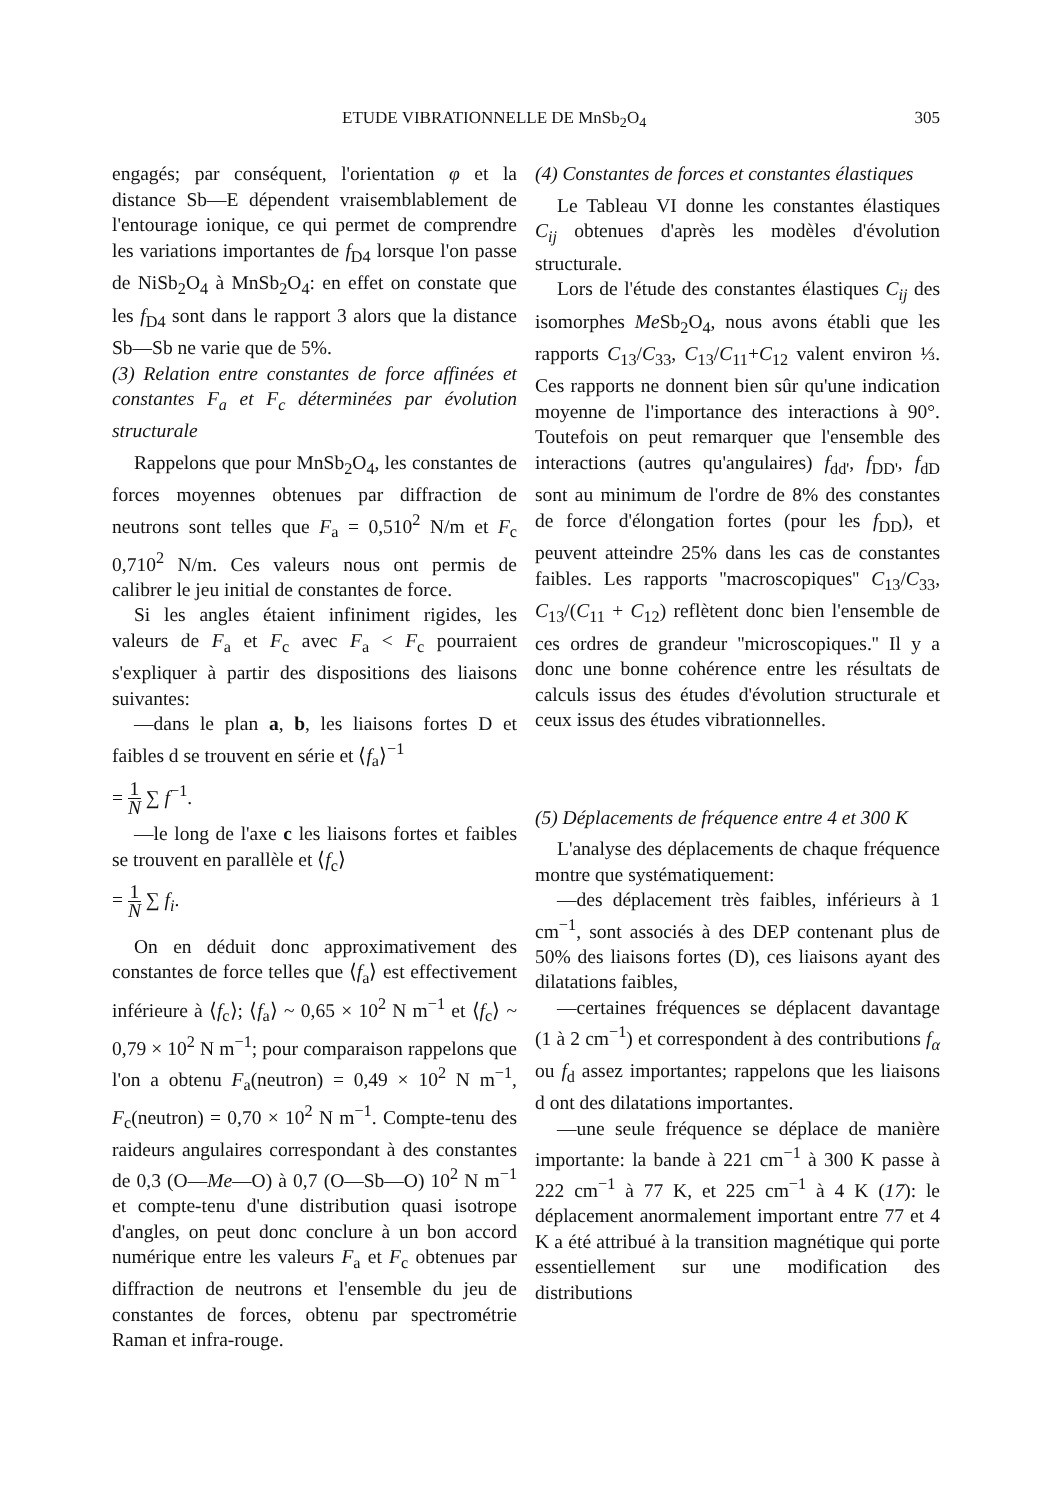ETUDE VIBRATIONNELLE DE MnSb<sub>2</sub>O<sub>4</sub> 305
engagés; par conséquent, l'orientation φ et la distance Sb—E dépendent vraisemblablement de l'entourage ionique, ce qui permet de comprendre les variations importantes de f<sub>D4</sub> lorsque l'on passe de NiSb<sub>2</sub>O<sub>4</sub> à MnSb<sub>2</sub>O<sub>4</sub>: en effet on constate que les f<sub>D4</sub> sont dans le rapport 3 alors que la distance Sb—Sb ne varie que de 5%.
(3) Relation entre constantes de force affinées et constantes F<sub>a</sub> et F<sub>c</sub> déterminées par évolution structurale
Rappelons que pour MnSb<sub>2</sub>O<sub>4</sub>, les constantes de forces moyennes obtenues par diffraction de neutrons sont telles que F<sub>a</sub> = 0,510<sup>2</sup> N/m et F<sub>c</sub> 0,710<sup>2</sup> N/m. Ces valeurs nous ont permis de calibrer le jeu initial de constantes de force.
Si les angles étaient infiniment rigides, les valeurs de F<sub>a</sub> et F<sub>c</sub> avec F<sub>a</sub> < F<sub>c</sub> pourraient s'expliquer à partir des dispositions des liaisons suivantes:
—dans le plan a, b, les liaisons fortes D et faibles d se trouvent en série et ⟨f<sub>a</sub>⟩<sup>−1</sup>
= 1 N ∑ f<sup>−1</sup>.
—le long de l'axe c les liaisons fortes et faibles se trouvent en parallèle et ⟨f<sub>c</sub>⟩
= 1 N ∑ f<sub>i</sub>.
On en déduit donc approximativement des constantes de force telles que ⟨f<sub>a</sub>⟩ est effectivement inférieure à ⟨f<sub>c</sub>⟩; ⟨f<sub>a</sub>⟩ ~ 0,65 × 10<sup>2</sup> N m<sup>−1</sup> et ⟨f<sub>c</sub>⟩ ~ 0,79 × 10<sup>2</sup> N m<sup>−1</sup>; pour comparaison rappelons que l'on a obtenu F<sub>a</sub>(neutron) = 0,49 × 10<sup>2</sup> N m<sup>−1</sup>, F<sub>c</sub>(neutron) = 0,70 × 10<sup>2</sup> N m<sup>−1</sup>. Compte-tenu des raideurs angulaires correspondant à des constantes de 0,3 (O—Me—O) à 0,7 (O—Sb—O) 10<sup>2</sup> N m<sup>−1</sup> et compte-tenu d'une distribution quasi isotrope d'angles, on peut donc conclure à un bon accord numérique entre les valeurs F<sub>a</sub> et F<sub>c</sub> obtenues par diffraction de neutrons et l'ensemble du jeu de constantes de forces, obtenu par spectrométrie Raman et infra-rouge.
(4) Constantes de forces et constantes élastiques
Le Tableau VI donne les constantes élastiques C<sub>ij</sub> obtenues d'après les modèles d'évolution structurale.
Lors de l'étude des constantes élastiques C<sub>ij</sub> des isomorphes Me Sb<sub>2</sub>O<sub>4</sub>, nous avons établi que les rapports C<sub>13</sub>/C<sub>33</sub>, C<sub>13</sub>/C<sub>11</sub>+C<sub>12</sub> valent environ ⅓. Ces rapports ne donnent bien sûr qu'une indication moyenne de l'importance des interactions à 90°. Toutefois on peut remarquer que l'ensemble des interactions (autres qu'angulaires) f<sub>dd'</sub>, f<sub>DD'</sub>, f<sub>dD</sub> sont au minimum de l'ordre de 8% des constantes de force d'élongation fortes (pour les f<sub>DD</sub>), et peuvent atteindre 25% dans les cas de constantes faibles. Les rapports ''macroscopiques'' C<sub>13</sub>/C<sub>33</sub>, C<sub>13</sub>/(C<sub>11</sub> + C<sub>12</sub>) reflètent donc bien l'ensemble de ces ordres de grandeur ''microscopiques.'' Il y a donc une bonne cohérence entre les résultats de calculs issus des études d'évolution structurale et ceux issus des études vibrationnelles.
(5) Déplacements de fréquence entre 4 et 300 K
L'analyse des déplacements de chaque fréquence montre que systématiquement:
—des déplacement très faibles, inférieurs à 1 cm<sup>−1</sup>, sont associés à des DEP contenant plus de 50% des liaisons fortes (D), ces liaisons ayant des dilatations faibles,
—certaines fréquences se déplacent davantage (1 à 2 cm<sup>−1</sup>) et correspondent à des contributions f<sub>α</sub> ou f<sub>d</sub> assez importantes; rappelons que les liaisons d ont des dilatations importantes.
—une seule fréquence se déplace de manière importante: la bande à 221 cm<sup>−1</sup> à 300 K passe à 222 cm<sup>−1</sup> à 77 K, et 225 cm<sup>−1</sup> à 4 K (17): le déplacement anormalement important entre 77 et 4 K a été attribué à la transition magnétique qui porte essentiellement sur une modification des distributions